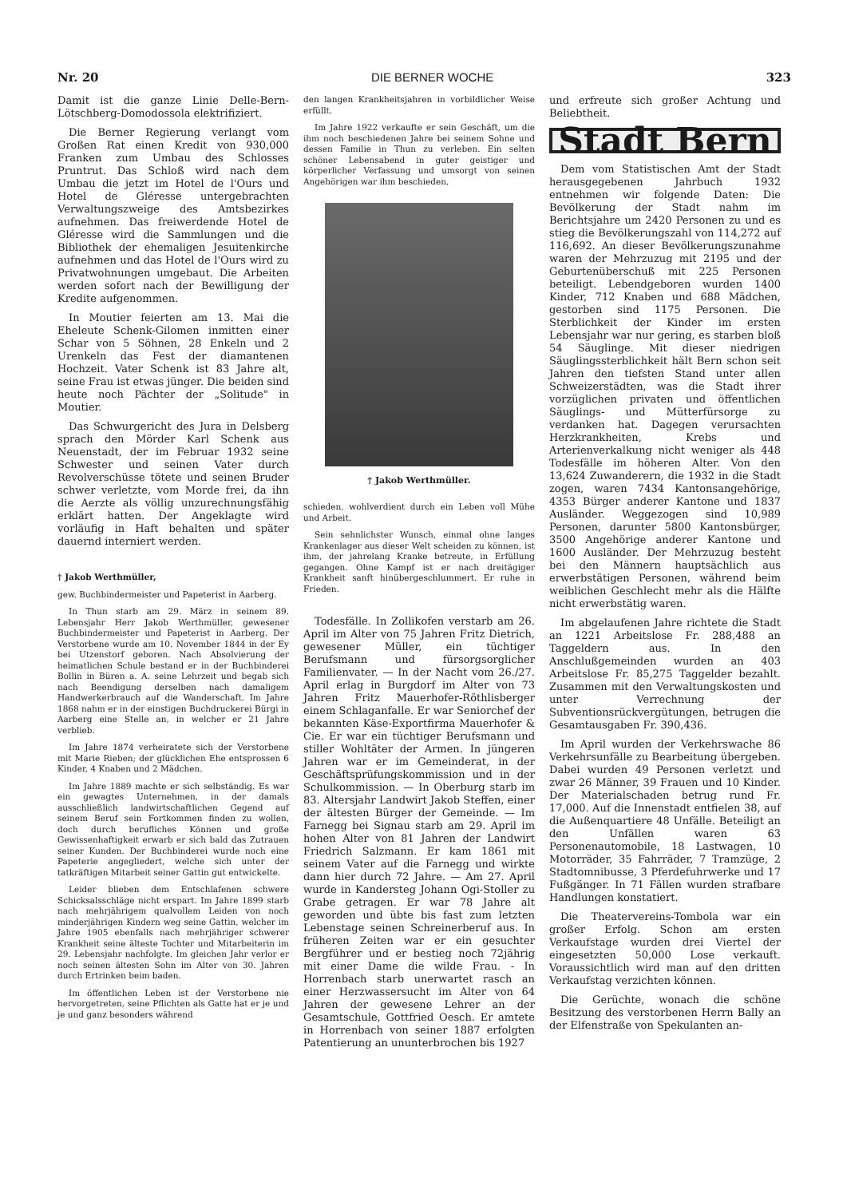Nr. 20 DIE BERNER WOCHE 323
Damit ist die ganze Linie Delle-Bern-Lötschberg-Domodossola elektrifiziert.
Die Berner Regierung verlangt vom Großen Rat einen Kredit von 930,000 Franken zum Umbau des Schlosses Pruntrut. Das Schloß wird nach dem Umbau die jetzt im Hotel de l'Ours und Hotel de Gléresse untergebrachten Verwaltungszweige des Amtsbezirkes aufnehmen. Das freiwerdende Hotel de Gléresse wird die Sammlungen und die Bibliothek der ehemaligen Jesuitenkirche aufnehmen und das Hotel de l'Ours wird zu Privatwohnungen umgebaut. Die Arbeiten werden sofort nach der Bewilligung der Kredite aufgenommen.
In Moutier feierten am 13. Mai die Eheleute Schenk-Gilomen inmitten einer Schar von 5 Söhnen, 28 Enkeln und 2 Urenkeln das Fest der diamantenen Hochzeit. Vater Schenk ist 83 Jahre alt, seine Frau ist etwas jünger. Die beiden sind heute noch Pächter der „Solitude" in Moutier.
Das Schwurgericht des Jura in Delsberg sprach den Mörder Karl Schenk aus Neuenstadt, der im Februar 1932 seine Schwester und seinen Vater durch Revolverschüsse tötete und seinen Bruder schwer verletzte, vom Morde frei, da ihn die Aerzte als völlig unzurechnungsfähig erklärt hatten. Der Angeklagte wird vorläufig in Haft behalten und später dauernd interniert werden.
† Jakob Werthmüller,
gew. Buchbindermeister und Papeterist in Aarberg.
In Thun starb am 29. März in seinem 89. Lebensjahr Herr Jakob Werthmüller, gewesener Buchbindermeister und Papeterist in Aarberg. Der Verstorbene wurde am 10. November 1844 in der Ey bei Utzenstorf geboren. Nach Absolvierung der heimatlichen Schule bestand er in der Buchbinderei Bollin in Büren a. A. seine Lehrzeit und begab sich nach Beendigung derselben nach damaligem Handwerkerbrauch auf die Wanderschaft. Im Jahre 1868 nahm er in der einstigen Buchdruckerei Bürgi in Aarberg eine Stelle an, in welcher er 21 Jahre verblieb.
Im Jahre 1874 verheiratete sich der Verstorbene mit Marie Rieben; der glücklichen Ehe entsprossen 6 Kinder, 4 Knaben und 2 Mädchen.
Im Jahre 1889 machte er sich selbständig. Es war ein gewagtes Unternehmen, in der damals ausschließlich landwirtschaftlichen Gegend auf seinem Beruf sein Fortkommen finden zu wollen, doch durch berufliches Können und große Gewissenhaftigkeit erwarb er sich bald das Zutrauen seiner Kunden. Der Buchbinderei wurde noch eine Papeterie angegliedert, welche sich unter der tatkräftigen Mitarbeit seiner Gattin gut entwickelte.
Leider blieben dem Entschlafenen schwere Schicksalsschläge nicht erspart. Im Jahre 1899 starb nach mehrjährigem qualvollem Leiden von noch minderjährigen Kindern weg seine Gattin, welcher im Jahre 1905 ebenfalls nach mehrjähriger schwerer Krankheit seine älteste Tochter und Mitarbeiterin im 29. Lebensjahr nachfolgte. Im gleichen Jahr verlor er noch seinen ältesten Sohn im Alter von 30. Jahren durch Ertrinken beim baden.
Im öffentlichen Leben ist der Verstorbene nie hervorgetreten, seine Pflichten als Gatte hat er je und je und ganz besonders während
den langen Krankheitsjahren in vorbildlicher Weise erfüllt.
Im Jahre 1922 verkaufte er sein Geschäft, um die ihm noch beschiedenen Jahre bei seinem Sohne und dessen Familie in Thun zu verleben. Ein selten schöner Lebensabend in guter geistiger und körperlicher Verfassung und umsorgt von seinen Angehörigen war ihm beschieden,
† Jakob Werthmüller.
schieden, wohlverdient durch ein Leben voll Mühe und Arbeit.
Sein sehnlichster Wunsch, einmal ohne langes Krankenlager aus dieser Welt scheiden zu können, ist ihm, der jahrelang Kranke betreute, in Erfüllung gegangen. Ohne Kampf ist er nach dreitägiger Krankheit sanft hinübergeschlummert. Er ruhe in Frieden.
Todesfälle. In Zollikofen verstarb am 26. April im Alter von 75 Jahren Fritz Dietrich, gewesener Müller, ein tüchtiger Berufsmann und fürsorgsorglicher Familienvater. — In der Nacht vom 26./27. April erlag in Burgdorf im Alter von 73 Jahren Fritz Mauerhofer-Röthlisberger einem Schlaganfalle. Er war Seniorchef der bekannten Käse-Exportfirma Mauerhofer & Cie. Er war ein tüchtiger Berufsmann und stiller Wohltäter der Armen. In jüngeren Jahren war er im Gemeinderat, in der Geschäftsprüfungskommission und in der Schulkommission. — In Oberburg starb im 83. Altersjahr Landwirt Jakob Steffen, einer der ältesten Bürger der Gemeinde. — Im Farnegg bei Signau starb am 29. April im hohen Alter von 81 Jahren der Landwirt Friedrich Salzmann. Er kam 1861 mit seinem Vater auf die Farnegg und wirkte dann hier durch 72 Jahre. — Am 27. April wurde in Kandersteg Johann Ogi-Stoller zu Grabe getragen. Er war 78 Jahre alt geworden und übte bis fast zum letzten Lebenstage seinen Schreinerberuf aus. In früheren Zeiten war er ein gesuchter Bergführer und er bestieg noch 72jährig mit einer Dame die wilde Frau. - In Horrenbach starb unerwartet rasch an einer Herzwassersucht im Alter von 64 Jahren der gewesene Lehrer an der Gesamtschule, Gottfried Oesch. Er amtete in Horrenbach von seiner 1887 erfolgten Patentierung an ununterbrochen bis 1927
und erfreute sich großer Achtung und Beliebtheit.
Stadt Bern
Dem vom Statistischen Amt der Stadt herausgegebenen Jahrbuch 1932 entnehmen wir folgende Daten: Die Bevölkerung der Stadt nahm im Berichtsjahre um 2420 Personen zu und es stieg die Bevölkerungszahl von 114,272 auf 116,692. An dieser Bevölkerungszunahme waren der Mehrzuzug mit 2195 und der Geburtenüberschuß mit 225 Personen beteiligt. Lebendgeboren wurden 1400 Kinder, 712 Knaben und 688 Mädchen, gestorben sind 1175 Personen. Die Sterblichkeit der Kinder im ersten Lebensjahr war nur gering, es starben bloß 54 Säuglinge. Mit dieser niedrigen Säuglingssterblichkeit hält Bern schon seit Jahren den tiefsten Stand unter allen Schweizerstädten, was die Stadt ihrer vorzüglichen privaten und öffentlichen Säuglings- und Mütterfürsorge zu verdanken hat. Dagegen verursachten Herzkrankheiten, Krebs und Arterienverkalkung nicht weniger als 448 Todesfälle im höheren Alter. Von den 13,624 Zuwanderern, die 1932 in die Stadt zogen, waren 7434 Kantonsangehörige, 4353 Bürger anderer Kantone und 1837 Ausländer. Weggezogen sind 10,989 Personen, darunter 5800 Kantonsbürger, 3500 Angehörige anderer Kantone und 1600 Ausländer. Der Mehrzuzug besteht bei den Männern hauptsächlich aus erwerbstätigen Personen, während beim weiblichen Geschlecht mehr als die Hälfte nicht erwerbstätig waren.
Im abgelaufenen Jahre richtete die Stadt an 1221 Arbeitslose Fr. 288,488 an Taggeldern aus. In den Anschlußgemeinden wurden an 403 Arbeitslose Fr. 85,275 Taggelder bezahlt. Zusammen mit den Verwaltungskosten und unter Verrechnung der Subventionsrückvergütungen, betrugen die Gesamtausgaben Fr. 390,436.
Im April wurden der Verkehrswache 86 Verkehrsunfälle zu Bearbeitung übergeben. Dabei wurden 49 Personen verletzt und zwar 26 Männer, 39 Frauen und 10 Kinder. Der Materialschaden betrug rund Fr. 17,000. Auf die Innenstadt entfielen 38, auf die Außenquartiere 48 Unfälle. Beteiligt an den Unfällen waren 63 Personenautomobile, 18 Lastwagen, 10 Motorräder, 35 Fahrräder, 7 Tramzüge, 2 Stadtomnibusse, 3 Pferdefuhrwerke und 17 Fußgänger. In 71 Fällen wurden strafbare Handlungen konstatiert.
Die Theatervereins-Tombola war ein großer Erfolg. Schon am ersten Verkaufstage wurden drei Viertel der eingesetzten 50,000 Lose verkauft. Voraussichtlich wird man auf den dritten Verkaufstag verzichten können.
Die Gerüchte, wonach die schöne Besitzung des verstorbenen Herrn Bally an der Elfenstraße von Spekulanten an-